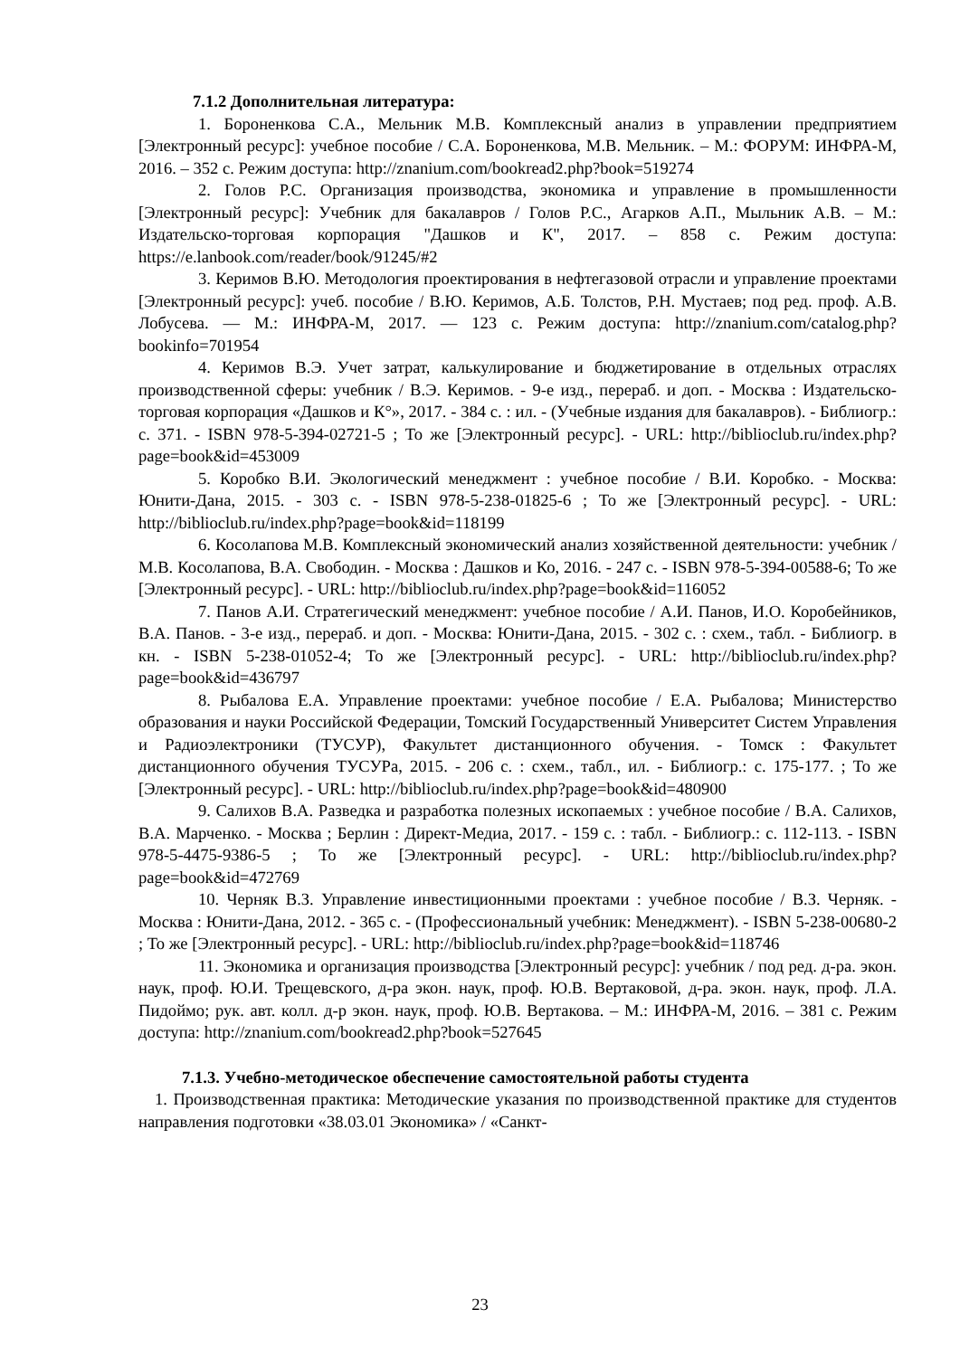7.1.2 Дополнительная литература:
1. Бороненкова С.А., Мельник М.В. Комплексный анализ в управлении предприятием [Электронный ресурс]: учебное пособие / С.А. Бороненкова, М.В. Мельник. – М.: ФОРУМ: ИНФРА-М, 2016. – 352 с. Режим доступа: http://znanium.com/bookread2.php?book=519274
2. Голов Р.С. Организация производства, экономика и управление в промышленности [Электронный ресурс]: Учебник для бакалавров / Голов Р.С., Агарков А.П., Мыльник А.В. – М.: Издательско-торговая корпорация "Дашков и К", 2017. – 858 с. Режим доступа: https://e.lanbook.com/reader/book/91245/#2
3. Керимов В.Ю. Методология проектирования в нефтегазовой отрасли и управление проектами [Электронный ресурс]: учеб. пособие / В.Ю. Керимов, А.Б. Толстов, Р.Н. Мустаев; под ред. проф. А.В. Лобусева. — М.: ИНФРА-М, 2017. — 123 с. Режим доступа: http://znanium.com/catalog.php?bookinfo=701954
4. Керимов В.Э. Учет затрат, калькулирование и бюджетирование в отдельных отраслях производственной сферы: учебник / В.Э. Керимов. - 9-е изд., перераб. и доп. - Москва : Издательско-торговая корпорация «Дашков и К°», 2017. - 384 с. : ил. - (Учебные издания для бакалавров). - Библиогр.: с. 371. - ISBN 978-5-394-02721-5 ; То же [Электронный ресурс]. - URL: http://biblioclub.ru/index.php?page=book&id=453009
5. Коробко В.И. Экологический менеджмент : учебное пособие / В.И. Коробко. - Москва: Юнити-Дана, 2015. - 303 с. - ISBN 978-5-238-01825-6 ; То же [Электронный ресурс]. - URL: http://biblioclub.ru/index.php?page=book&id=118199
6. Косолапова М.В. Комплексный экономический анализ хозяйственной деятельности: учебник / М.В. Косолапова, В.А. Свободин. - Москва : Дашков и Ко, 2016. - 247 с. - ISBN 978-5-394-00588-6; То же [Электронный ресурс]. - URL: http://biblioclub.ru/index.php?page=book&id=116052
7. Панов А.И. Стратегический менеджмент: учебное пособие / А.И. Панов, И.О. Коробейников, В.А. Панов. - 3-е изд., перераб. и доп. - Москва: Юнити-Дана, 2015. - 302 с. : схем., табл. - Библиогр. в кн. - ISBN 5-238-01052-4; То же [Электронный ресурс]. - URL: http://biblioclub.ru/index.php?page=book&id=436797
8. Рыбалова Е.А. Управление проектами: учебное пособие / Е.А. Рыбалова; Министерство образования и науки Российской Федерации, Томский Государственный Университет Систем Управления и Радиоэлектроники (ТУСУР), Факультет дистанционного обучения. - Томск : Факультет дистанционного обучения ТУСУРа, 2015. - 206 с. : схем., табл., ил. - Библиогр.: с. 175-177. ; То же [Электронный ресурс]. - URL: http://biblioclub.ru/index.php?page=book&id=480900
9. Салихов В.А. Разведка и разработка полезных ископаемых : учебное пособие / В.А. Салихов, В.А. Марченко. - Москва ; Берлин : Директ-Медиа, 2017. - 159 с. : табл. - Библиогр.: с. 112-113. - ISBN 978-5-4475-9386-5 ; То же [Электронный ресурс]. - URL: http://biblioclub.ru/index.php?page=book&id=472769
10. Черняк В.З. Управление инвестиционными проектами : учебное пособие / В.З. Черняк. - Москва : Юнити-Дана, 2012. - 365 с. - (Профессиональный учебник: Менеджмент). - ISBN 5-238-00680-2 ; То же [Электронный ресурс]. - URL: http://biblioclub.ru/index.php?page=book&id=118746
11. Экономика и организация производства [Электронный ресурс]: учебник / под ред. д-ра. экон. наук, проф. Ю.И. Трещевского, д-ра экон. наук, проф. Ю.В. Вертаковой, д-ра. экон. наук, проф. Л.А. Пидоймо; рук. авт. колл. д-р экон. наук, проф. Ю.В. Вертакова. – М.: ИНФРА-М, 2016. – 381 с. Режим доступа: http://znanium.com/bookread2.php?book=527645
7.1.3. Учебно-методическое обеспечение самостоятельной работы студента
1. Производственная практика: Методические указания по производственной практике для студентов направления подготовки «38.03.01 Экономика» / «Санкт-
23